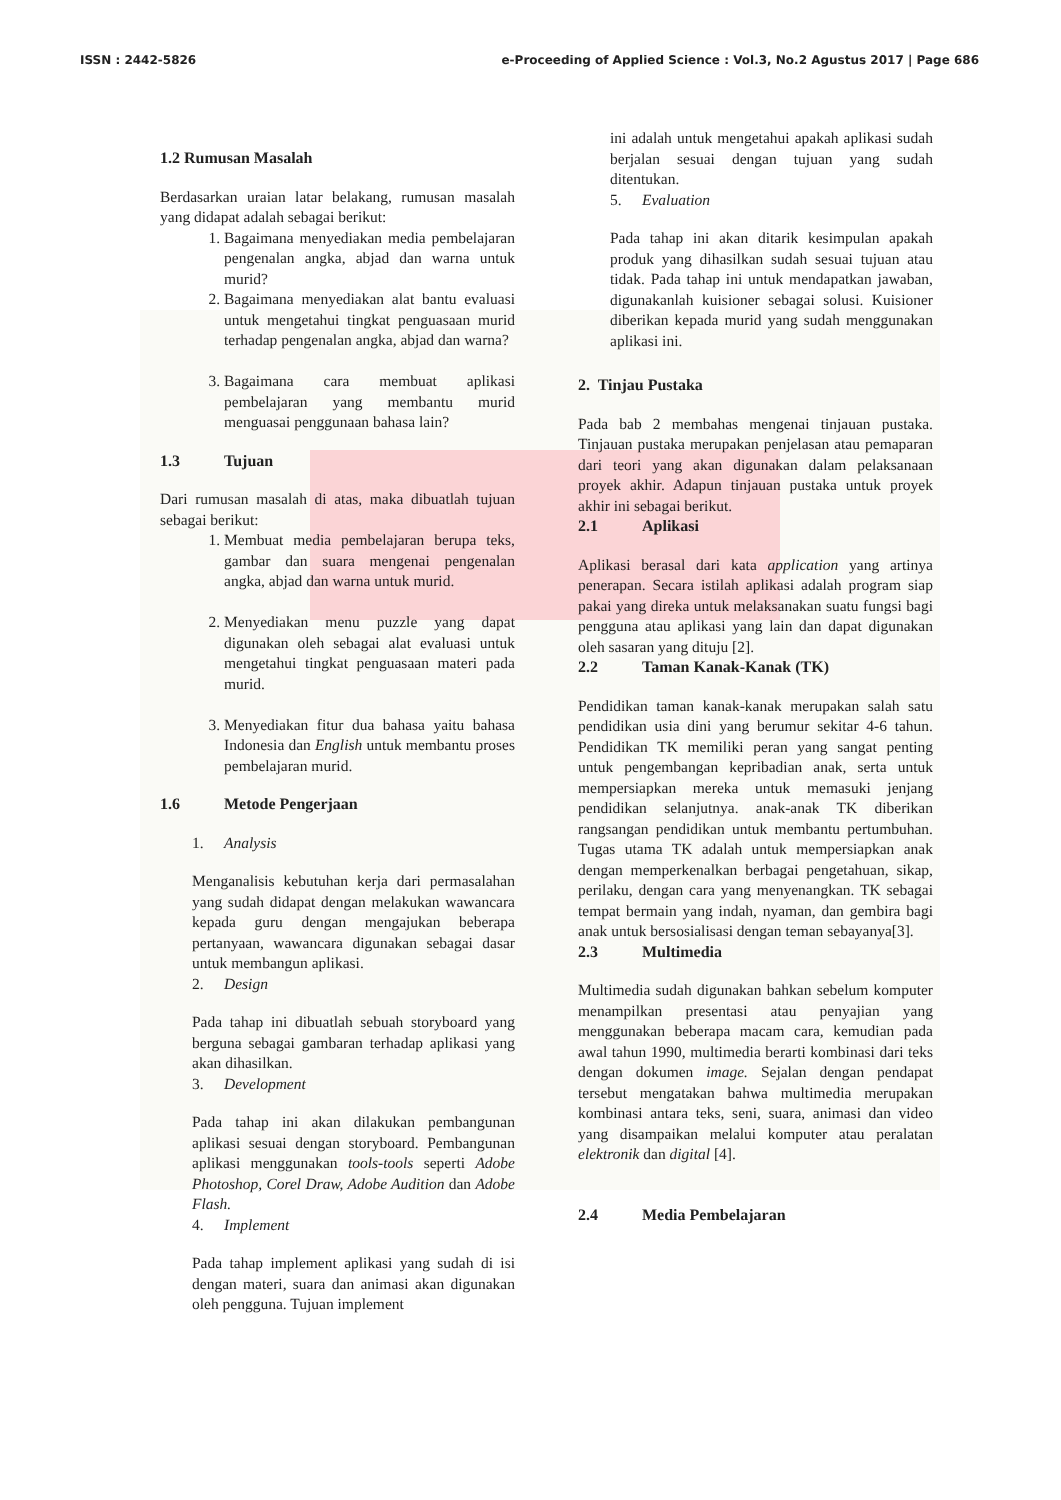ISSN : 2442-5826 e-Proceeding of Applied Science : Vol.3, No.2 Agustus 2017 | Page 686
1.2 Rumusan Masalah
Berdasarkan uraian latar belakang, rumusan masalah yang didapat adalah sebagai berikut:
1. Bagaimana menyediakan media pembelajaran pengenalan angka, abjad dan warna untuk murid?
2. Bagaimana menyediakan alat bantu evaluasi untuk mengetahui tingkat penguasaan murid terhadap pengenalan angka, abjad dan warna?
3. Bagaimana cara membuat aplikasi pembelajaran yang membantu murid menguasai penggunaan bahasa lain?
1.3 Tujuan
Dari rumusan masalah di atas, maka dibuatlah tujuan sebagai berikut:
1. Membuat media pembelajaran berupa teks, gambar dan suara mengenai pengenalan angka, abjad dan warna untuk murid.
2. Menyediakan menu puzzle yang dapat digunakan oleh sebagai alat evaluasi untuk mengetahui tingkat penguasaan materi pada murid.
3. Menyediakan fitur dua bahasa yaitu bahasa Indonesia dan English untuk membantu proses pembelajaran murid.
1.6 Metode Pengerjaan
1. Analysis
Menganalisis kebutuhan kerja dari permasalahan yang sudah didapat dengan melakukan wawancara kepada guru dengan mengajukan beberapa pertanyaan, wawancara digunakan sebagai dasar untuk membangun aplikasi.
2. Design
Pada tahap ini dibuatlah sebuah storyboard yang berguna sebagai gambaran terhadap aplikasi yang akan dihasilkan.
3. Development
Pada tahap ini akan dilakukan pembangunan aplikasi sesuai dengan storyboard. Pembangunan aplikasi menggunakan tools-tools seperti Adobe Photoshop, Corel Draw, Adobe Audition dan Adobe Flash.
4. Implement
Pada tahap implement aplikasi yang sudah di isi dengan materi, suara dan animasi akan digunakan oleh pengguna. Tujuan implement
ini adalah untuk mengetahui apakah aplikasi sudah berjalan sesuai dengan tujuan yang sudah ditentukan.
5. Evaluation
Pada tahap ini akan ditarik kesimpulan apakah produk yang dihasilkan sudah sesuai tujuan atau tidak. Pada tahap ini untuk mendapatkan jawaban, digunakanlah kuisioner sebagai solusi. Kuisioner diberikan kepada murid yang sudah menggunakan aplikasi ini.
2. Tinjau Pustaka
Pada bab 2 membahas mengenai tinjauan pustaka. Tinjauan pustaka merupakan penjelasan atau pemaparan dari teori yang akan digunakan dalam pelaksanaan proyek akhir. Adapun tinjauan pustaka untuk proyek akhir ini sebagai berikut.
2.1 Aplikasi
Aplikasi berasal dari kata application yang artinya penerapan. Secara istilah aplikasi adalah program siap pakai yang direka untuk melaksanakan suatu fungsi bagi pengguna atau aplikasi yang lain dan dapat digunakan oleh sasaran yang dituju [2].
2.2 Taman Kanak-Kanak (TK)
Pendidikan taman kanak-kanak merupakan salah satu pendidikan usia dini yang berumur sekitar 4-6 tahun. Pendidikan TK memiliki peran yang sangat penting untuk pengembangan kepribadian anak, serta untuk mempersiapkan mereka untuk memasuki jenjang pendidikan selanjutnya. anak-anak TK diberikan rangsangan pendidikan untuk membantu pertumbuhan. Tugas utama TK adalah untuk mempersiapkan anak dengan memperkenalkan berbagai pengetahuan, sikap, perilaku, dengan cara yang menyenangkan. TK sebagai tempat bermain yang indah, nyaman, dan gembira bagi anak untuk bersosialisasi dengan teman sebayanya[3].
2.3 Multimedia
Multimedia sudah digunakan bahkan sebelum komputer menampilkan presentasi atau penyajian yang menggunakan beberapa macam cara, kemudian pada awal tahun 1990, multimedia berarti kombinasi dari teks dengan dokumen image. Sejalan dengan pendapat tersebut mengatakan bahwa multimedia merupakan kombinasi antara teks, seni, suara, animasi dan video yang disampaikan melalui komputer atau peralatan elektronik dan digital [4].
2.4 Media Pembelajaran